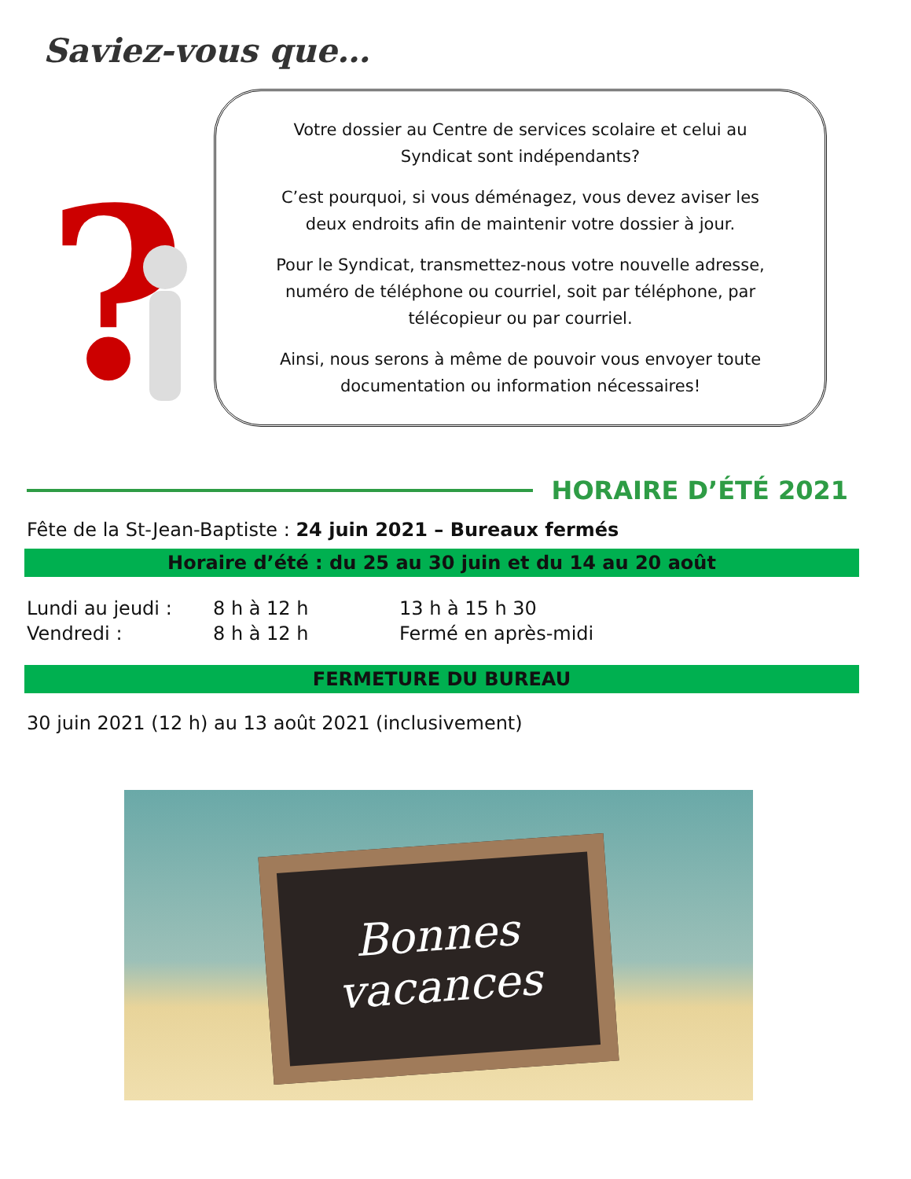Saviez-vous que…
?
Votre dossier au Centre de services scolaire et celui au
Syndicat sont indépendants?
C’est pourquoi, si vous déménagez, vous devez aviser les
deux endroits afin de maintenir votre dossier à jour.
Pour le Syndicat, transmettez-nous votre nouvelle adresse,
numéro de téléphone ou courriel, soit par téléphone, par
télécopieur ou par courriel.
Ainsi, nous serons à même de pouvoir vous envoyer toute
documentation ou information nécessaires!
HORAIRE D’ÉTÉ 2021
Fête de la St-Jean-Baptiste : 24 juin 2021 – Bureaux fermés
Horaire d’été : du 25 au 30 juin et du 14 au 20 août
| Lundi au jeudi : | 8 h à 12 h | 13 h à 15 h 30 |
| Vendredi : | 8 h à 12 h | Fermé en après-midi |
FERMETURE DU BUREAU
30 juin 2021 (12 h) au 13 août 2021 (inclusivement)
Bonnes
vacances